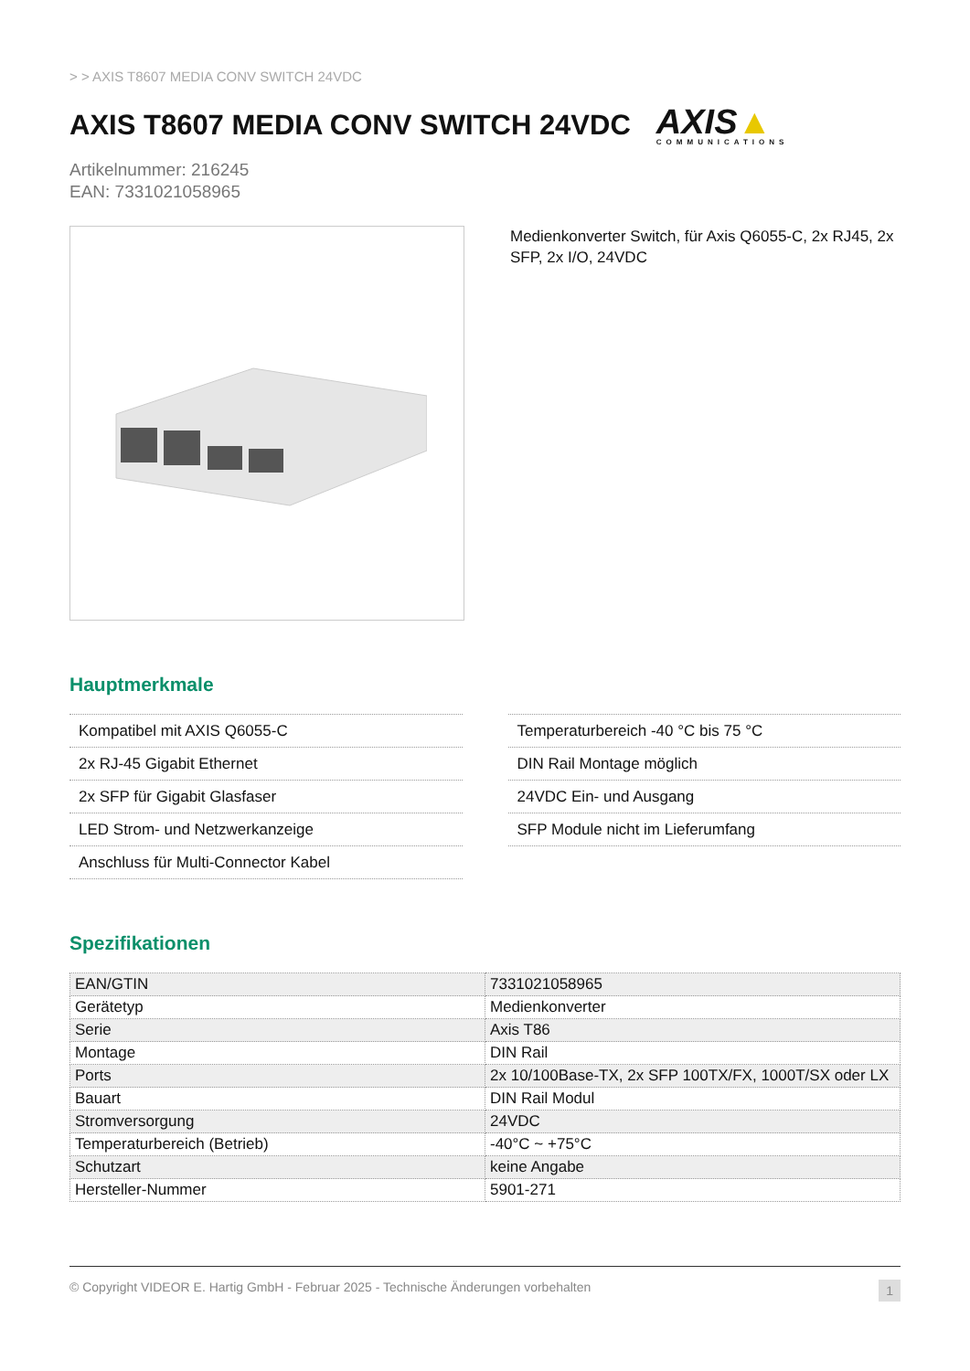> > AXIS T8607 MEDIA CONV SWITCH 24VDC
AXIS T8607 MEDIA CONV SWITCH 24VDC
AXIS▲
COMMUNICATIONS
Artikelnummer: 216245
EAN: 7331021058965
Medienkonverter Switch, für Axis Q6055-C, 2x RJ45, 2x SFP, 2x I/O, 24VDC
Hauptmerkmale
Kompatibel mit AXIS Q6055-C
2x RJ-45 Gigabit Ethernet
2x SFP für Gigabit Glasfaser
LED Strom- und Netzwerkanzeige
Anschluss für Multi-Connector Kabel
Temperaturbereich -40 °C bis 75 °C
DIN Rail Montage möglich
24VDC Ein- und Ausgang
SFP Module nicht im Lieferumfang
Spezifikationen
| EAN/GTIN | 7331021058965 |
| Gerätetyp | Medienkonverter |
| Serie | Axis T86 |
| Montage | DIN Rail |
| Ports | 2x 10/100Base-TX, 2x SFP 100TX/FX, 1000T/SX oder LX |
| Bauart | DIN Rail Modul |
| Stromversorgung | 24VDC |
| Temperaturbereich (Betrieb) | -40°C ~ +75°C |
| Schutzart | keine Angabe |
| Hersteller-Nummer | 5901-271 |
© Copyright VIDEOR E. Hartig GmbH - Februar 2025 - Technische Änderungen vorbehalten 1